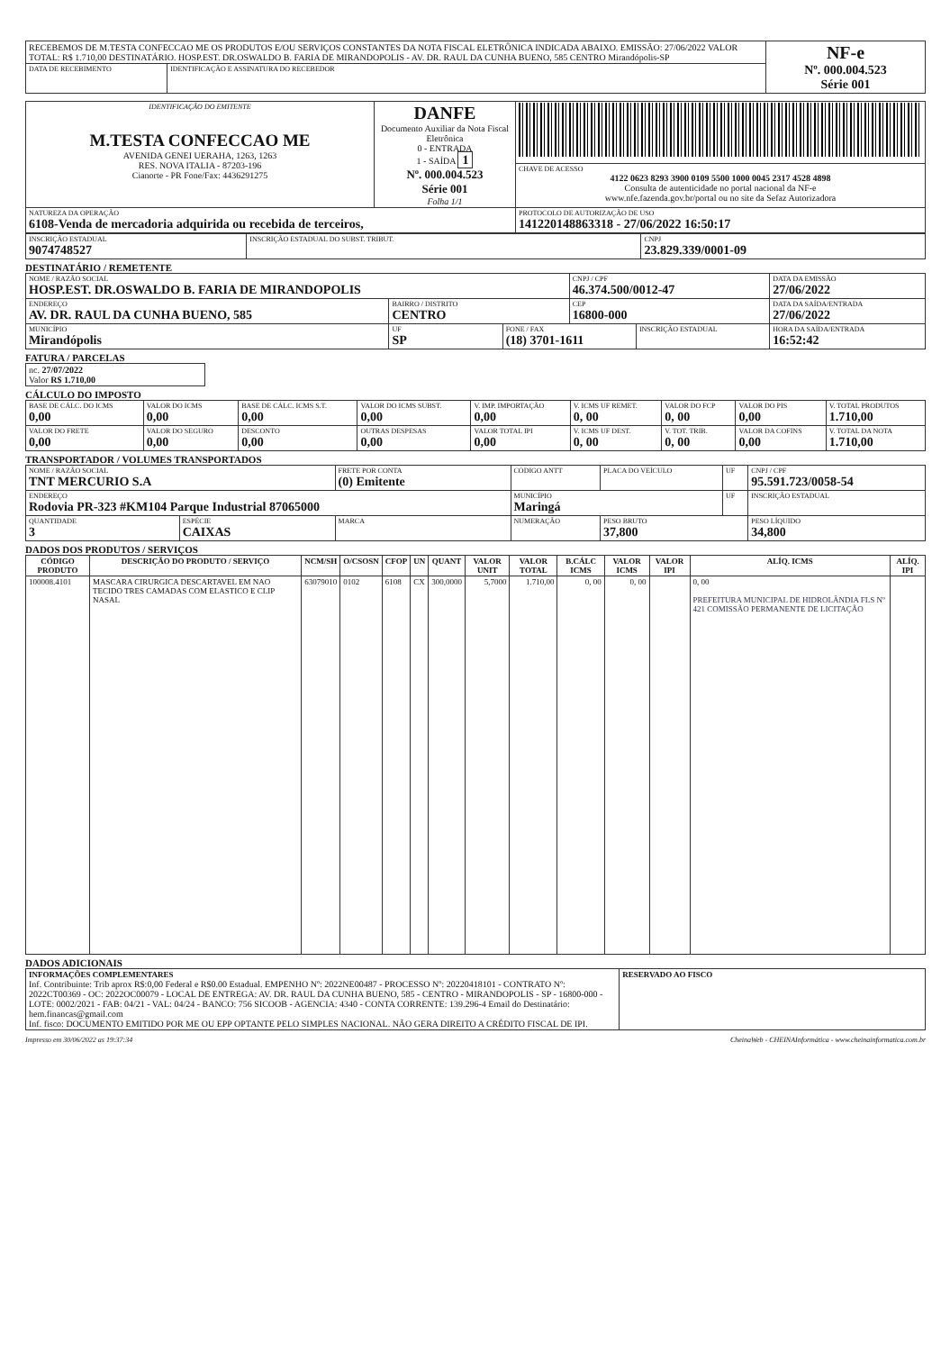| RECEBEMOS DE M.TESTA CONFECCAO ME OS PRODUTOS E/OU SERVIÇOS CONSTANTES DA NOTA FISCAL ELETRÔNICA INDICADA ABAIXO. EMISSÃO: 27/06/2022 VALOR TOTAL: R$ 1.710,00 DESTINATÁRIO. HOSP.EST. DR.OSWALDO B. FARIA DE MIRANDOPOLIS - AV. DR. RAUL DA CUNHA BUENO, 585 CENTRO Mirandópolis-SP | | NF-e Nº. 000.004.523 Série 001 |
| DATA DE RECEBIMENTO | IDENTIFICAÇÃO E ASSINATURA DO RECEBEDOR | |
| IDENTIFICAÇÃO DO EMITENTE M.TESTA CONFECCAO ME AVENIDA GENEI UERAHA, 1263, 1263 RES. NOVA ITALIA - 87203-196 Cianorte - PR Fone/Fax: 4436291275 | DANFE Documento Auxiliar da Nota Fiscal Eletrônica 0 - ENTRADA 1 - SAÍDA 1 Nº. 000.004.523 Série 001 Folha 1/1 | |
| | | CHAVE DE ACESSO 4122 0623 8293 3900 0109 5500 1000 0045 2317 4528 4898 Consulta de autenticidade no portal nacional da NF-e www.nfe.fazenda.gov.br/portal ou no site da Sefaz Autorizadora |
| NATUREZA DA OPERAÇÃO 6108-Venda de mercadoria adquirida ou recebida de terceiros, | | PROTOCOLO DE AUTORIZAÇÃO DE USO 141220148863318 - 27/06/2022 16:50:17 |
| INSCRIÇÃO ESTADUAL 9074748527 | INSCRIÇÃO ESTADUAL DO SUBST. TRIBUT. | CNPJ 23.829.339/0001-09 |
DESTINATÁRIO / REMETENTE
| NOME / RAZÃO SOCIAL HOSP.EST. DR.OSWALDO B. FARIA DE MIRANDOPOLIS | | | CNPJ / CPF 46.374.500/0012-47 | | DATA DA EMISSÃO 27/06/2022 |
| ENDEREÇO AV. DR. RAUL DA CUNHA BUENO, 585 | BAIRRO / DISTRITO CENTRO | | CEP 16800-000 | | DATA DA SAÍDA/ENTRADA 27/06/2022 |
| MUNICÍPIO Mirandópolis | UF SP | FONE / FAX (18) 3701-1611 | | INSCRIÇÃO ESTADUAL | HORA DA SAÍDA/ENTRADA 16:52:42 |
FATURA / PARCELAS
| nc. 27/07/2022 Valor R$ 1.710,00 |
CÁLCULO DO IMPOSTO
| BASE DE CÁLC. DO ICMS 0,00 | VALOR DO ICMS 0,00 | BASE DE CÁLC. ICMS S.T. 0,00 | VALOR DO ICMS SUBST. 0,00 | V. IMP. IMPORTAÇÃO 0,00 | V. ICMS UF REMET. 0, 00 | VALOR DO FCP 0, 00 | VALOR DO PIS 0,00 | V. TOTAL PRODUTOS 1.710,00 |
| VALOR DO FRETE 0,00 | VALOR DO SEGURO 0,00 | DESCONTO 0,00 | OUTRAS DESPESAS 0,00 | VALOR TOTAL IPI 0,00 | V. ICMS UF DEST. 0, 00 | V. TOT. TRIB. 0, 00 | VALOR DA COFINS 0,00 | V. TOTAL DA NOTA 1.710,00 |
TRANSPORTADOR / VOLUMES TRANSPORTADOS
| NOME / RAZÃO SOCIAL TNT MERCURIO S.A | | FRETE POR CONTA (0) Emitente | CÓDIGO ANTT | PLACA DO VEÍCULO | UF | CNPJ / CPF 95.591.723/0058-54 |
| ENDEREÇO Rodovia PR-323 #KM104 Parque Industrial 87065000 | | | MUNICÍPIO Maringá | | UF | INSCRIÇÃO ESTADUAL |
| QUANTIDADE 3 | ESPÉCIE CAIXAS | MARCA | NUMERAÇÃO | PESO BRUTO 37,800 | | PESO LÍQUIDO 34,800 |
DADOS DOS PRODUTOS / SERVIÇOS
| CÓDIGO PRODUTO | DESCRIÇÃO DO PRODUTO / SERVIÇO | NCM/SH | O/CSOSN | CFOP | UN | QUANT | VALOR UNIT | VALOR TOTAL | B.CÁLC ICMS | VALOR ICMS | VALOR IPI | ALÍQ. ICMS | ALÍQ. IPI |
| --- | --- | --- | --- | --- | --- | --- | --- | --- | --- | --- | --- | --- | --- |
| 100008.4101 | MASCARA CIRURGICA DESCARTAVEL EM NAO TECIDO TRES CAMADAS COM ELASTICO E CLIP NASAL | 63079010 | 0102 | 6108 | CX | 300,0000 | 5,7000 | 1.710,00 | 0, 00 | 0, 00 | | 0, 00 PREFEITURA MUNICIPAL DE HIDROLÂNDIA FLS Nº 421 COMISSÃO PERMANENTE DE LICITAÇÃO | |
DADOS ADICIONAIS
| INFORMAÇÕES COMPLEMENTARES Inf. Contribuinte: Trib aprox R$:0,00 Federal e R$0.00 Estadual. EMPENHO Nº: 2022NE00487 - PROCESSO Nº: 20220418101 - CONTRATO Nº: 2022CT00369 - OC: 2022OC00079 - LOCAL DE ENTREGA: AV. DR. RAUL DA CUNHA BUENO, 585 - CENTRO - MIRANDOPOLIS - SP - 16800-000 - LOTE: 0002/2021 - FAB: 04/21 - VAL: 04/24 - BANCO: 756 SICOOB - AGENCIA: 4340 - CONTA CORRENTE: 139.296-4 Email do Destinatário: hem.financas@gmail.com Inf. fisco: DOCUMENTO EMITIDO POR ME OU EPP OPTANTE PELO SIMPLES NACIONAL. NÃO GERA DIREITO A CRÉDITO FISCAL DE IPI. | RESERVADO AO FISCO |
Impresso em 30/06/2022 as 19:37:34 CheinaWeb - CHEINAInformática - www.cheinainformatica.com.br